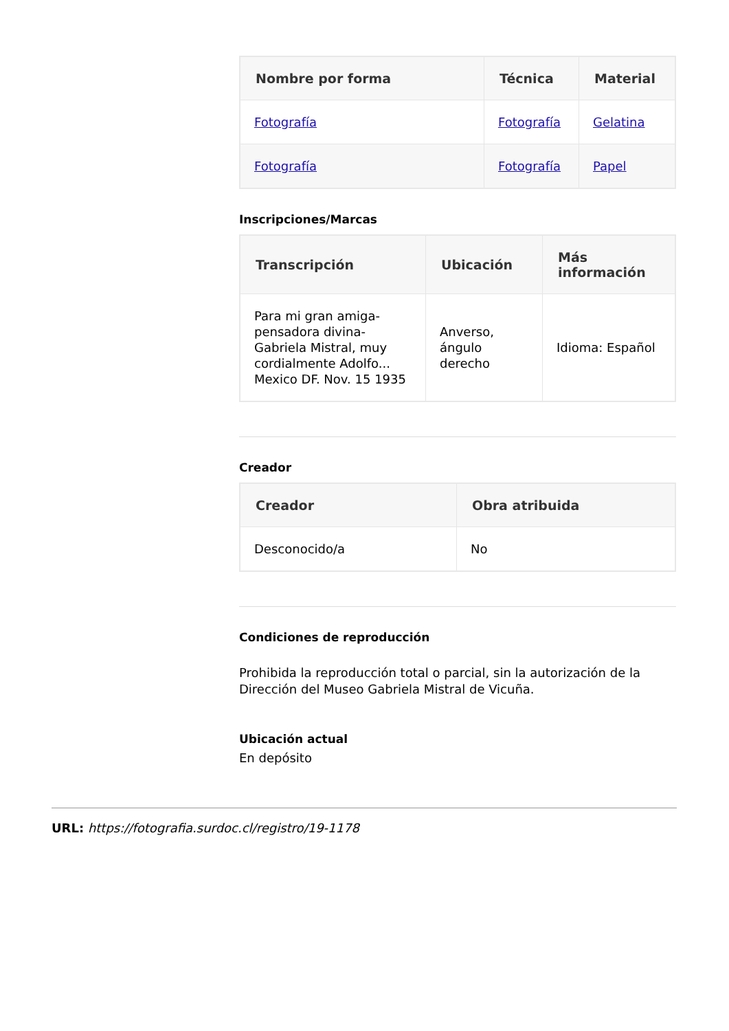| Nombre por forma | Técnica | Material |
| --- | --- | --- |
| Fotografía | Fotografía | Gelatina |
| Fotografía | Fotografía | Papel |
Inscripciones/Marcas
| Transcripción | Ubicación | Más información |
| --- | --- | --- |
| Para mi gran amiga-pensadora divina-Gabriela Mistral, muy cordialmente Adolfo... Mexico DF. Nov. 15 1935 | Anverso, ángulo derecho | Idioma: Español |
Creador
| Creador | Obra atribuida |
| --- | --- |
| Desconocido/a | No |
Condiciones de reproducción
Prohibida la reproducción total o parcial, sin la autorización de la Dirección del Museo Gabriela Mistral de Vicuña.
Ubicación actual
En depósito
URL: https://fotografia.surdoc.cl/registro/19-1178